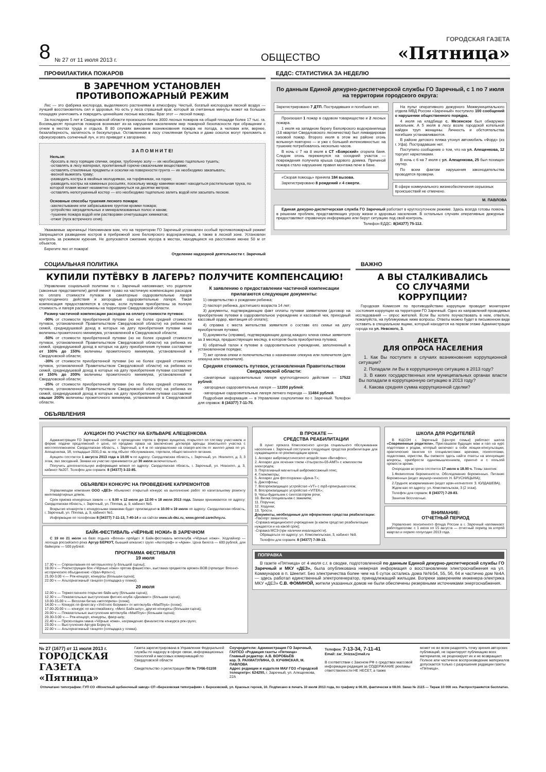8
№ 27 от 11 июля 2013 г.
ОБЩЕСТВО
ГОРОДСКАЯ ГАЗЕТА
«Пятница»
ПРОФИЛАКТИКА ПОЖАРОВ
В ЗАРЕЧНОМ УСТАНОВЛЕН
ПРОТИВОПОЖАРНЫЙ РЕЖИМ
Лес — это фабрика кислорода, выделяемого растениями в атмосферу. Чистый, богатый кислородом лесной воздух — лучший восстановитель сил и здоровья. Но есть у леса страшный враг, который за считанные минуты может на больших площадях уничтожить и повредить ценнейшие лесные массивы. Враг этот — лесной пожар.
За последние 5 лет в Свердловской области произошло более 3000 лесных пожаров на общей площади более 17 тыс. га. Восемьдесят процентов пожаров возникает из-за нарушения населением мер пожарной безопасности при обращении с огнем в местах труда и отдыха. В 80 случаях виновник возникновения пожара не погода, а человек или, вернее, безалаберность, халатность и бескультурье. Оставленная в лесу стеклянная бутылка и даже осколок могут преломить и сфокусировать солнечный луч, и это приведет к загоранию.
З А П О М Н И Т Е!
Нельзя:
-бросать в лесу горящие спички, окурки, трубочную золу — их необходимо тщательно тушить;
-оставлять в лесу материал, пропитанный горюче-смазочными веществами;
-оставлять стеклянные предметы и осколки на поверхности грунта — их необходимо закапывать;
-весной выжигать траву;
-разводить костры в хвойных молодняках, на торфяниках, на горах;
-разводить костры на каменных россыпях, поскольку между камнями может находиться растительная труха, по которой пламя может незаметно продвинуться на десятки метров;
-оставлять непотушенный костер — его необходимо тщательно залить водой или засыпать песком.
Основные способы тушения лесного пожара:
-захлестывание или забрасывание грунтом кромки пожара;
-устройство заградительных и минерализованных полос и канав;
-тушение пожара водой или растворами огнетушащих химикатов;
-отжиг (пуск встречного огня).
Уважаемые заречинцы! Напоминаем вам, что на территории ГО Заречный установлен особый противопожарный режим! Запрещается разведение костров в прибрежной зоне Белоярского водохранилища, а также в лесной зоне. Установлен контроль за режимом курения. Не допускается сжигание мусора в местах, находящихся на расстоянии менее 50 м от объектов.
Берегите лес от пожара!
Отделение надзорной деятельности г. Заречный
ЕДДС: СТАТИСТИКА ЗА НЕДЕЛЮ
По данным Единой дежурно-диспетчерской службы ГО Заречный, с 1 по 7 июля на территории городского округа:
Зарегистрировано 7 ДТП. Пострадавших и погибших нет.
Произошел 1 пожар в садовом товариществе и 2 лесных пожара.
1 июля на западном берегу Белоярского водохранилища (18 квартал Свердловского лесничества) был ликвидирован низовой пожар. Второго июля в этом же районе огонь вспыхнул повторно — и уже с большей интенсивностью: на тушение потребовалось несколько часов.
В ночь с 7 на 8 июля в СТ «Боярский» сгорела баня. Следом огонь перекинулся на соседний участок — повреждения получила крыша садового домика. Причиной пожара стало нарушение правил монтажа печи в бане.
«Скорая помощь» приняла 184 вызова.
Зарегистрировано 8 рождений и 4 смерти.
На пульт оперативного дежурного Межмуниципального отдела МВД России «Заречный» поступило 100 сообщений о нарушении общественного порядка.
4 июля на кладбище с. Мезенское был обнаружен висельник. А 5 июля в лесу возле городской котельной найден труп женщины. Личность и обстоятельства погибших устанавливаются.
В районе детского пляжа утонул автомобиль «Форд» (из г. Уфа). Пострадавших нет.
Поступило сообщение о том, что на ул. Алещенкова, 12 торгуют наркотиками.
В ночь с 6 на 7 июля с ул. Алещенкова, 25 был похищен скутер.
По всем фактам нарушения законодательства проводятся проверки.
В сфере коммунального жизнеобеспечения серьезных происшествий не отмечено.
М. ПАВЛОВА
Единая дежурно-диспетчерская служба ГО Заречный работает в круглосуточном режиме. Здесь всегда готовы помочь в решении проблем, представляющих угрозу жизни и здоровью населения. В остальных случаях оперативные дежурные предоставляют справочную информацию или берут ситуацию под свой контроль.
Телефон ЕДДС: 8(34377) 75-112.
СОЦИАЛЬНАЯ ПОЛИТИКА
КУПИЛИ ПУТЁВКУ В ЛАГЕРЬ? ПОЛУЧИТЕ КОМПЕНСАЦИЮ!
Управление социальной политики по г. Заречный напоминает, что родители (законные представители) детей имеют право на частичную компенсацию расходов по оплате стоимости путевок в санаторные оздоровительные лагеря круглогодичного действия и загородные оздоровительные лагеря. Такая компенсация предоставляется в случае, если путевки приобретены за полную стоимость и лагеря расположены на территории Свердловской области.
Размер частичной компенсации расходов на оплату стоимости путевок:
-90% от стоимости приобретенной путевки (но не более средней стоимости путевок, установленной Правительством Свердловской области) на ребенка из семей, среднедушевой доход в которых на дату приобретения путевки ниже величины прожиточного минимума, установленной в Свердловской области;
-50% от стоимости приобретенной путевки (но не более средней стоимости путевок, установленной Правительством Свердловской области) на ребенка из семей, среднедушевой доход в которых на дату приобретения путевки составляет от 100% до 150% величины прожиточного минимума, установленной в Свердловской области;
-30% от стоимости приобретенной путевки (но не более средней стоимости путевок, установленной Правительством Свердловской области) на ребенка из семей, среднедушевой доход в которых на дату приобретения путевки составляет от 150% до 200% величины прожиточного минимума, установленной в Свердловской области;
-25% от стоимости приобретенной путевки (но не более средней стоимости путевок, установленной Правительством Свердловской области) на ребенка из семей, среднедушевой доход в которых на дату приобретения путевки составляет свыше 200% величины прожиточного минимума, установленной в Свердловской области.
К заявлению о предоставлении частичной компенсации прилагаются следующие документы:
1) свидетельство о рождении ребенка;
2) паспорт ребенка, достигшего возраста 14 лет;
3) документы, подтверждающие факт оплаты путевки заявителем (договор на приобретение путевки в оздоровительное учреждение и кассовый чек, приходный кассовый ордер, квитанция об оплате);
4) справка с места жительства заявителя о составе его семьи на дату приобретения путевки;
5) документы (справки), подтверждающие доход каждого члена семьи заявителя за 3 месяца, предшествующих месяцу, в котором была приобретена путевка;
6) обратный талон к путевке в оздоровительное учреждение, заполненный в установленном порядке;
7) акт органа опеки и попечительства о назначении опекуна или попечителя (для опекуна или попечителя).
Средняя стоимость путевок, установленная Правительством Свердловской области:
-санаторные оздоровительные лагеря круглогодичного действия — 17522 рублей;
-загородные оздоровительные лагеря — 12200 рублей;
-загородные оздоровительные лагеря летнего периода — 11484 рублей.
Подробная информация — в Управлении соцполитики по г. Заречный. Телефон для справок: 8 (34377) 7-11-70.
ВАЖНО
А ВЫ СТАЛКИВАЛИСЬ
СО СЛУЧАЯМИ
КОРРУПЦИИ?
Городская Комиссия по противодействию коррупции проводит мониторинг состояния коррупции на территории ГО Заречный. Одно из направлений проводимых исследований — опрос жителей. Если Вы хотите поучаствовать в нем, ответьте, пожалуйста, на публикуемые ниже вопросы. Ответы можно будет в письменном виде оставить в специальном ящике, который находится на первом этаже Администрации города на ул. Невского, 3.
АНКЕТА
ДЛЯ ОПРОСА НАСЕЛЕНИЯ
1. Как Вы поступите в случаях возникновения коррупционной ситуации?
2. Попадали ли Вы в коррупционную ситуацию в 2013 году?
3. В каких государственных или муниципальных органах власти Вы попадали в коррупционную ситуацию в 2013 году?
4. Какова средняя сумма коррупционной сделки?
ОБЪЯВЛЕНИЯ
АУКЦИОН ПО УЧАСТКУ НА БУЛЬВАРЕ АЛЕЩЕНКОВА
Администрация ГО Заречный сообщает о проведении торгов в форме аукциона, открытого по составу участников и форме подачи предложений о цене, по продаже права на заключение договора аренды земельного участка с местоположением: Свердловская область, г. Заречный, в 4 м по направлению на северо-восток от жилого дома по ул. Алещенкова, 18, площадью 2031,0 кв. м под объект обслуживания, торговли, общественного питания.
Аукцион состоится 1 августа 2013 года в 10.00 ч по адресу: Свердловская область, г. Заречный, ул. Невского, д. 3, 3 этаж, зал заседаний. Заявки на участие принимаются до 30 июля включительно.
Получить дополнительную информацию можно по адресу: Свердловская область, г. Заречный, ул. Невского, д. 3, кабинет №207. Телефон для справок: 8 (34377) 3-22-85.
ОБЪЯВЛЕН КОНКУРС НА ПРОВЕДЕНИЕ КАПРЕМОНТОВ
Управляющая компания ООО «ДЕЗ» объявляет открытый конкурс на выполнение работ по капитальному ремонту многоквартирных домов.
Срок приема конкурсных заявок — с 9.00 ч 12 июля до 12.00 ч 18 июля 2013 года. Заявки принимаются по адресу: Свердловская область, г. Заречный, ул. Попова, д. 9, кабинет №5.
Вскрытие конвертов с конкурсными заявками будет произведено в 10.00 ч 19 июля по адресу: Свердловская область, г. Заречный, ул. Попова, д. 9, кабинет №1.
Информация по телефонам 8 (34377) 7-11-13, 7-40-14 и на сайтах www.uk-dez.ru, www.gorod-zarechny.ru.
БАЙК-ФЕСТИВАЛЬ «ЧЁРНЫЕ НОЖИ» В ЗАРЕЧНОМ
С 19 по 21 июля на базе отдыха «Волна» пройдет X Байк-фестиваль мотоклуба «Чёрные ножи». Хедлайнер — легенда российского рока Артур БЕРКУТ, бывший вокалист групп «Автограф» и «Ария». Цена билета — 600 рублей, для байкеров — 500 рублей.
ПРОГРАММА ФЕСТИВАЛЯ
19 июля
17.30 ч — Соревнования по мотовыхлопу (у большой сцены);
19.00 ч — Реконструкция боя «Чёрные ножи» против фашистов», выставка предметов времен ВОВ (проводит Военно-историческое объединение «Урал-Фронт»);
21.00-3.00 ч — Рок-концерт, конкурсы (большая сцена);
22.00 ч — Альтернативный танцпол (площадка у пляжа).
20 июля
12.00 ч — Торжественное открытие байк-шоу (большая сцена);
12.30 ч — Показательные выступления фитнес-клуба «Динамит» (большая сцена);
13.00-15.00 ч — Веселая битва «мотоорков» (пляж);
14.00 ч — Конкурс по флюгтагу «Улётное безумие» от мотоклуба «MadToys» (пляж);
17.00-20.00 ч — конкурс по кастомайзингу, «Мисс Байк-шоу», другие конкурсы (большая сцена);
20.00 ч — Показательные выступления мотоклуба «MadToys» (большая сцена);
20.30-3.00 ч — Рок-концерт, конкурсы, фаер-шоу;
22.40 ч — Презентация гимна «Чёрные ножи», награждение финалистов конкурса рок-групп;
23.00 ч — Выступление Артура Беркута;
22.00 ч — Альтернативный танцпол (площадка у пляжа).
В ПРОКАТЕ —
СРЕДСТВА РЕАБИЛИТАЦИИ
В пункт проката Комплексного центра социального обслуживания населения г. Заречный поступили следующие средства реабилитации для нуждающихся по рекомендации врача:
1. Аппарат виброакустического воздействия «Витафон»;
2. Аппарат для лечения током «Ультратон-03-АМП» с комплектом электродов;
3. Портативный магнитный вибромассажный пояс;
4. Глюкометры;
5. Аппарат для фототерапии «Дюна-Т»;
6. Диктофоны;
7. Воспроизводящее устройство «VT» с mp3-проигрывателем;
8. Воспроизводящее устройство «VITEK»;
9. Часы-будильник с синтезатором речи;
10. Вилка специальная с зажимом;
11. Поручни;
12. Ходунки;
13. Трости.
Документы, необходимые для оформления средства реабилитации:
-Паспорт заявителя;
-Справка медицинского учреждения (в каком средстве реабилитации нуждается и на какой срок);
-Справка МСЭ (при наличии инвалидности).
Обращаться по адресу: ул. Комсомольская, 3, кабинет №9.
Телефон для справок: 8 (34377) 7-39-13.
ШКОЛА ДЛЯ РОДИТЕЛЕЙ
В КЦСОН г. Заречный (Центре семьи) работает школа «Современные родители». Приглашаем будущих мам и пап на курс подготовки к родам, который включает в себя лекции-консультации, практические занятия со специалистами: врачами, психологами, педагогами, юристом. Вы сможете здесь найти ответы на волнующие вопросы, приобрести единомышленников, приятно и с пользой провести время.
Очередная встреча состоится 17 июля в 18.00 ч. Темы занятия:
1.Физиология беременности. Обследование беременных. Питание беременных (ведет акушер-гинеколог Н. БРУСНИЦЫНА);
2.Грудное вскармливание (ведет врач-неонатолог З. ЮЛДАШЕВА).
Ждем вас по адресу: ул. Комсомольская, 3 (2 этаж).
Телефон для справок: 8 (34377) 7-29-83.
Занятия бесплатные.
ВНИМАНИЕ:
ОТЧЕТНЫЙ ПЕРИОД
Управление пенсионного фонда России в г. Заречный напоминает работодателям: с 1 июля по 15 августа — отчетный период за второй квартал и первое полугодие 2013 года.
ПОПРАВКА
В газете «Пятница» от 4 июля с.г. в сводке, подготовленной по данным Единой дежурно-диспетчерской службы ГО Заречный и МКУ «ДЕЗ», была опубликована неверная информация о восстановлении электроснабжения на ул. Коммунаров в п. Шеелит. Без электричества более чем на 6 суток остались дома №№54, 55, 56, 64 и частично дом №4А — здесь работал единственный электрогенератор, принадлежащий жильцам. Вопреки заверениям инженера-электрика МКУ «ДЕЗ» С.В. ФОМИНОЙ, жители указанных домов не были обеспечены резервными источниками энергоснабжения.
№ 27 (1677) от 11 июля 2013 г.
ГОРОДСКАЯ ГАЗЕТА «Пятница»
Газета зарегистрирована в Управлении Федеральной службы по надзору в сфере связи, информационных технологий и массовых коммуникаций по Свердловской области
Свидетельство о регистрации ПИ № ТУ66-01108
Соучредители: Администрация ГО Заречный, ГАУПСО «Редакция газеты «Пятница»
Главный редактор: А.В. ВОРОБЬЁВ
кор. Э. РАХМАТУЛИНА, О. КУЧИНСКАЯ, М. ПАВЛОВА
Адрес редакции и издателя МАУ ГОЗ «Городской телецентр»: 624250, г. Заречный, ул. Алещенкова, 22А
Телефон: 7-13-34, 7-11-41
Email: zar_5nizza@mail.ru
В соответствии с Законом РФ о средствах массовой информации редакция за СОДЕРЖАНИЕ рекламы ответственности НЕ НЕСЕТ, а также
может не во всем разделять точку зрения авторских публикаций, не гарантирует публикацию всех материалов, не рецензирует их и не возвращает.
Полное или частичное воспроизведение материалов допускается только с разрешения редакции газеты «Пятница».
Отпечатано типографии: ГУП СО «Монетный щебеночный завод» СП «Березовская типография» г. Березовский, ул. Красных героев, 10. Подписано в печать 10 июля 2013 года, по графику в 06.00, фактически в 08.00. Заказ № 2115 — Тираж 10 000 экз. Распространяется бесплатно.